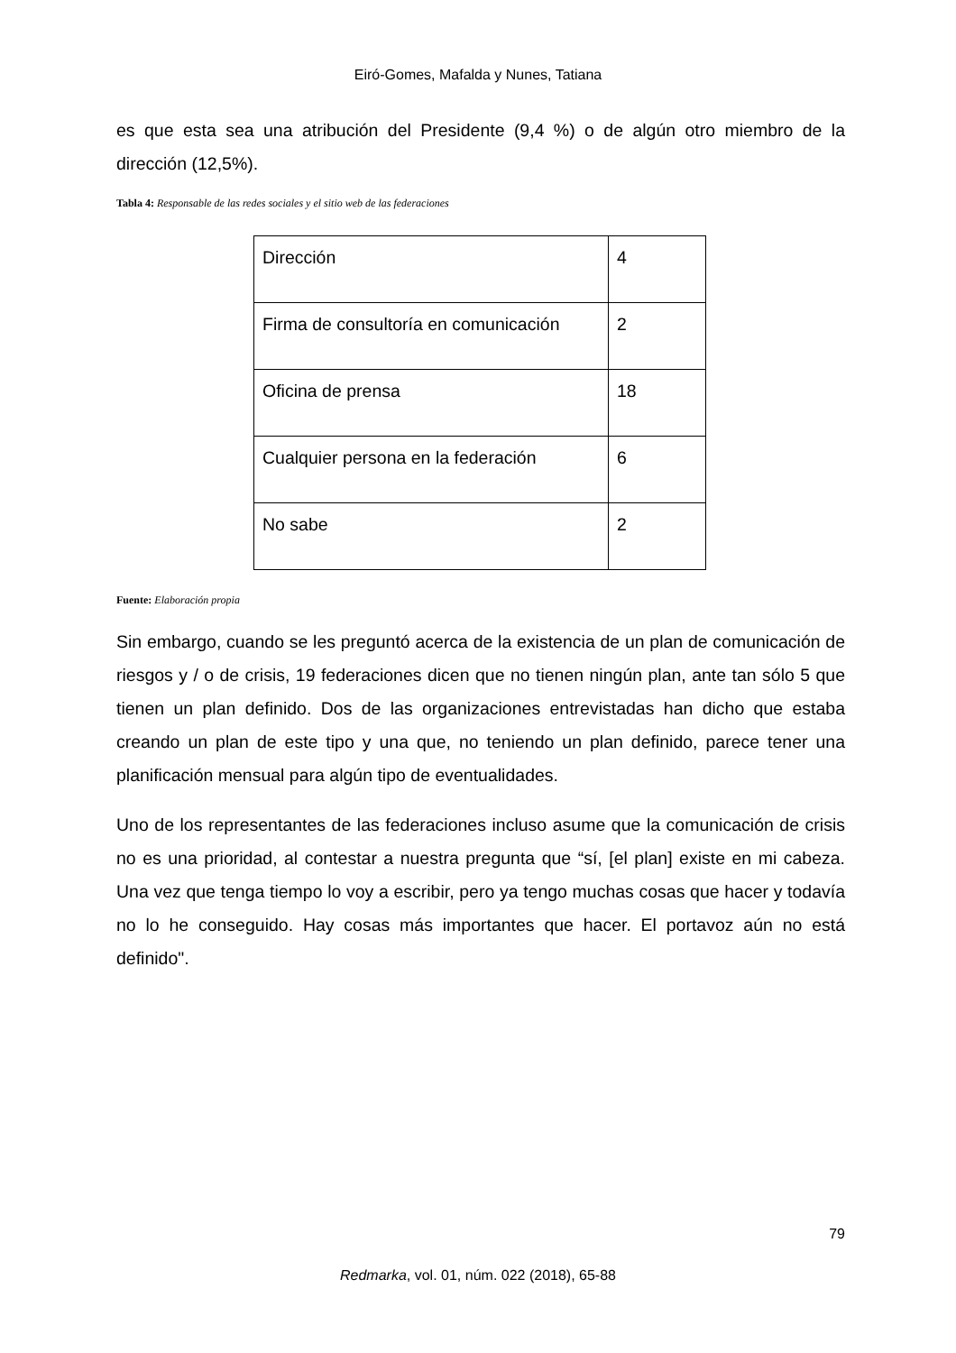Eiró-Gomes, Mafalda y Nunes, Tatiana
es que esta sea una atribución del Presidente (9,4 %) o de algún otro miembro de la dirección (12,5%).
Tabla 4: Responsable de las redes sociales y el sitio web de las federaciones
| Dirección | 4 |
| Firma de consultoría en comunicación | 2 |
| Oficina de prensa | 18 |
| Cualquier persona en la federación | 6 |
| No sabe | 2 |
Fuente: Elaboración propia
Sin embargo, cuando se les preguntó acerca de la existencia de un plan de comunicación de riesgos y / o de crisis, 19 federaciones dicen que no tienen ningún plan, ante tan sólo 5 que tienen un plan definido. Dos de las organizaciones entrevistadas han dicho que estaba creando un plan de este tipo y una que, no teniendo un plan definido, parece tener una planificación mensual para algún tipo de eventualidades.
Uno de los representantes de las federaciones incluso asume que la comunicación de crisis no es una prioridad, al contestar a nuestra pregunta que “sí, [el plan] existe en mi cabeza. Una vez que tenga tiempo lo voy a escribir, pero ya tengo muchas cosas que hacer y todavía no lo he conseguido. Hay cosas más importantes que hacer. El portavoz aún no está definido".
79
Redmarka, vol. 01, núm. 022 (2018), 65-88